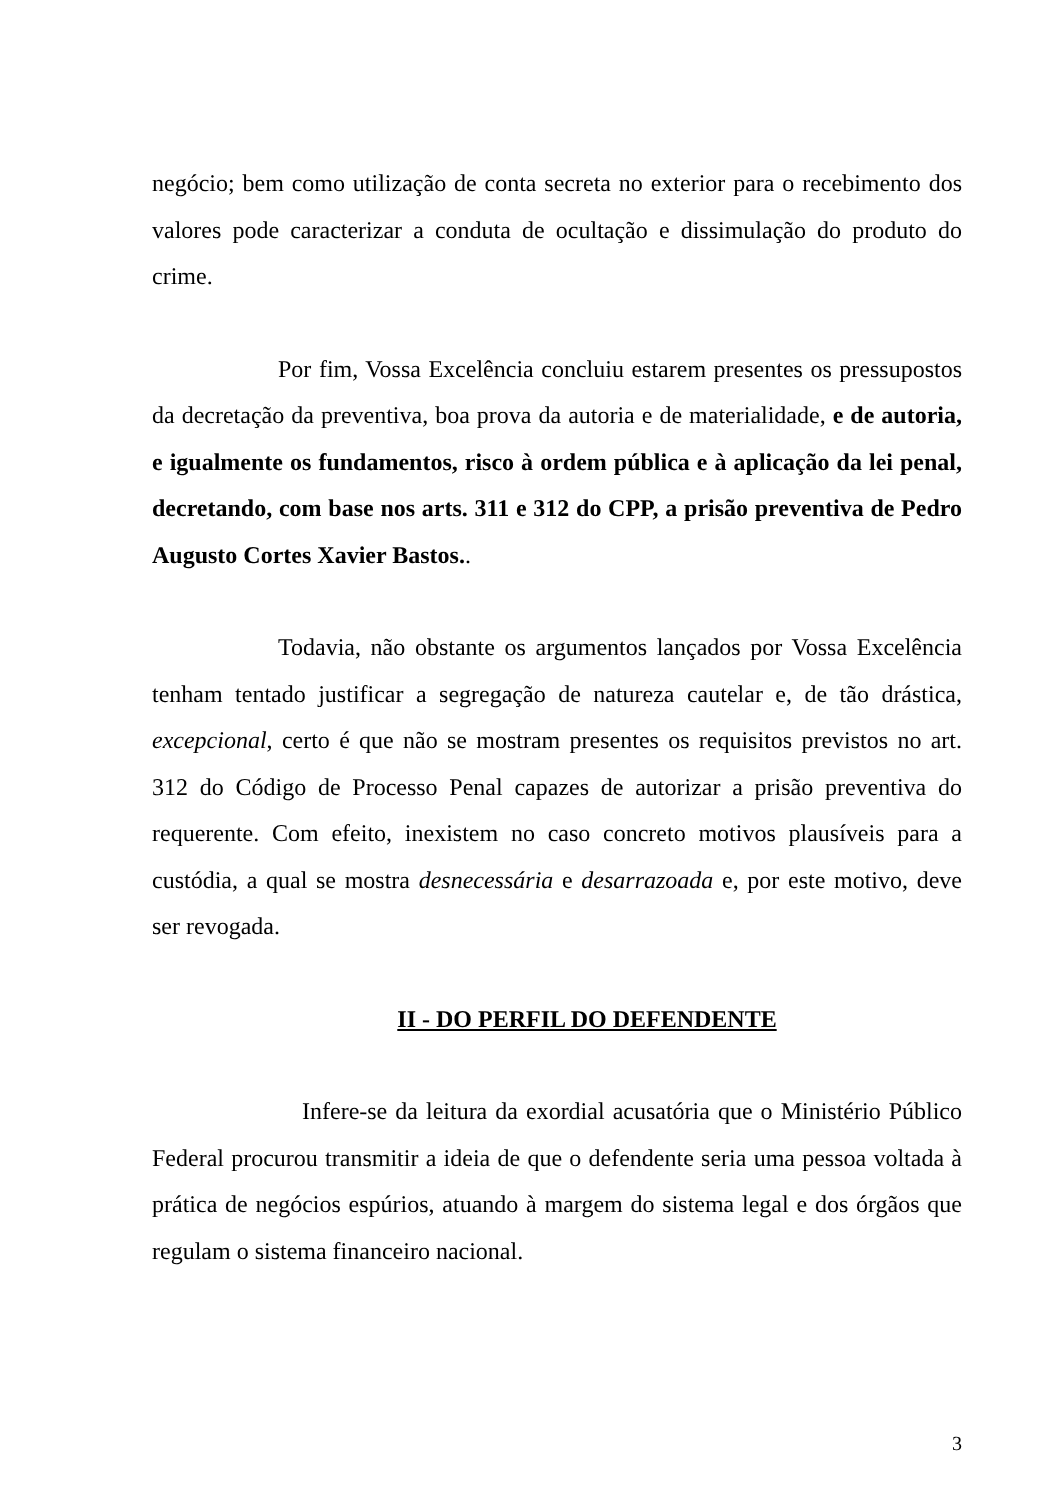negócio; bem como utilização de conta secreta no exterior para o recebimento dos valores pode caracterizar a conduta de ocultação e dissimulação do produto do crime.
Por fim, Vossa Excelência concluiu estarem presentes os pressupostos da decretação da preventiva, boa prova da autoria e de materialidade, e de autoria, e igualmente os fundamentos, risco à ordem pública e à aplicação da lei penal, decretando, com base nos arts. 311 e 312 do CPP, a prisão preventiva de Pedro Augusto Cortes Xavier Bastos..
Todavia, não obstante os argumentos lançados por Vossa Excelência tenham tentado justificar a segregação de natureza cautelar e, de tão drástica, excepcional, certo é que não se mostram presentes os requisitos previstos no art. 312 do Código de Processo Penal capazes de autorizar a prisão preventiva do requerente. Com efeito, inexistem no caso concreto motivos plausíveis para a custódia, a qual se mostra desnecessária e desarrazoada e, por este motivo, deve ser revogada.
II - DO PERFIL DO DEFENDENTE
Infere-se da leitura da exordial acusatória que o Ministério Público Federal procurou transmitir a ideia de que o defendente seria uma pessoa voltada à prática de negócios espúrios, atuando à margem do sistema legal e dos órgãos que regulam o sistema financeiro nacional.
3